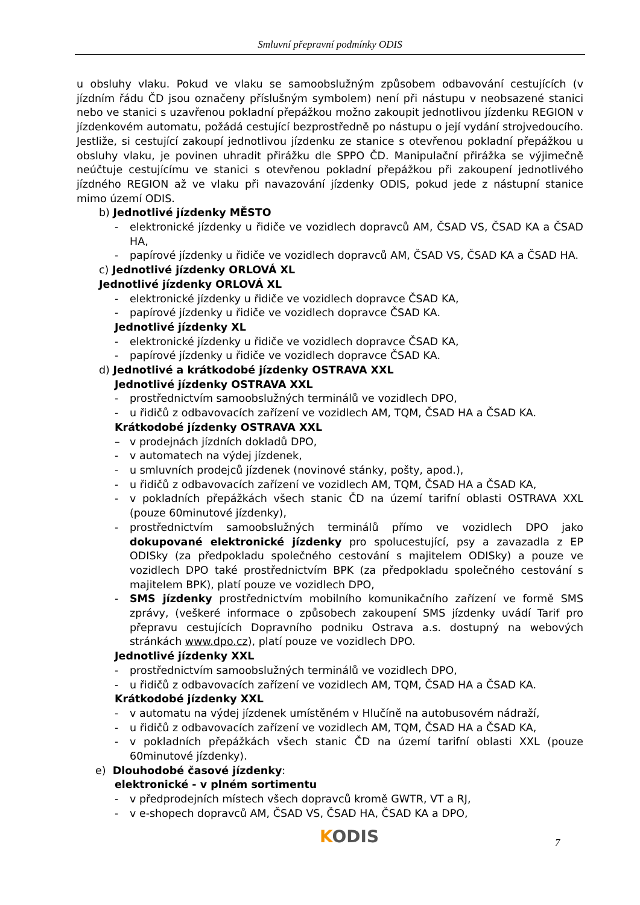Smluvní přepravní podmínky ODIS
u obsluhy vlaku. Pokud ve vlaku se samoobslužným způsobem odbavování cestujících (v jízdním řádu ČD jsou označeny příslušným symbolem) není při nástupu v neobsazené stanici nebo ve stanici s uzavřenou pokladní přepážkou možno zakoupit jednotlivou jízdenku REGION v jízdenkovém automatu, požádá cestující bezprostředně po nástupu o její vydání strojvedoucího. Jestliže, si cestující zakoupí jednotlivou jízdenku ze stanice s otevřenou pokladní přepážkou u obsluhy vlaku, je povinen uhradit přirážku dle SPPO ČD. Manipulační přirážka se výjimečně neúčtuje cestujícímu ve stanici s otevřenou pokladní přepážkou při zakoupení jednotlivého jízdného REGION až ve vlaku při navazování jízdenky ODIS, pokud jede z nástupní stanice mimo území ODIS.
b) Jednotlivé jízdenky MĚSTO
- elektronické jízdenky u řidiče ve vozidlech dopravců AM, ČSAD VS, ČSAD KA a ČSAD HA,
- papírové jízdenky u řidiče ve vozidlech dopravců AM, ČSAD VS, ČSAD KA a ČSAD HA.
c) Jednotlivé jízdenky ORLOVÁ XL
Jednotlivé jízdenky ORLOVÁ XL
- elektronické jízdenky u řidiče ve vozidlech dopravce ČSAD KA,
- papírové jízdenky u řidiče ve vozidlech dopravce ČSAD KA.
Jednotlivé jízdenky XL
- elektronické jízdenky u řidiče ve vozidlech dopravce ČSAD KA,
- papírové jízdenky u řidiče ve vozidlech dopravce ČSAD KA.
d) Jednotlivé a krátkodobé jízdenky OSTRAVA XXL
Jednotlivé jízdenky OSTRAVA XXL
- prostřednictvím samoobslužných terminálů ve vozidlech DPO,
- u řidičů z odbavovacích zařízení ve vozidlech AM, TQM, ČSAD HA a ČSAD KA.
Krátkodobé jízdenky OSTRAVA XXL
– v prodejnách jízdních dokladů DPO,
- v automatech na výdej jízdenek,
- u smluvních prodejců jízdenek (novinové stánky, pošty, apod.),
- u řidičů z odbavovacích zařízení ve vozidlech AM, TQM, ČSAD HA a ČSAD KA,
- v pokladních přepážkách všech stanic ČD na území tarifní oblasti OSTRAVA XXL (pouze 60minutové jízdenky),
- prostřednictvím samoobslužných terminálů přímo ve vozidlech DPO jako dokupované elektronické jízdenky pro spolucestující, psy a zavazadla z EP ODISky (za předpokladu společného cestování s majitelem ODISky) a pouze ve vozidlech DPO také prostřednictvím BPK (za předpokladu společného cestování s majitelem BPK), platí pouze ve vozidlech DPO,
- SMS jízdenky prostřednictvím mobilního komunikačního zařízení ve formě SMS zprávy, (veškeré informace o způsobech zakoupení SMS jízdenky uvádí Tarif pro přepravu cestujících Dopravního podniku Ostrava a.s. dostupný na webových stránkách www.dpo.cz), platí pouze ve vozidlech DPO.
Jednotlivé jízdenky XXL
- prostřednictvím samoobslužných terminálů ve vozidlech DPO,
- u řidičů z odbavovacích zařízení ve vozidlech AM, TQM, ČSAD HA a ČSAD KA.
Krátkodobé jízdenky XXL
- v automatu na výdej jízdenek umístěném v Hlučíně na autobusovém nádraží,
- u řidičů z odbavovacích zařízení ve vozidlech AM, TQM, ČSAD HA a ČSAD KA,
- v pokladních přepážkách všech stanic ČD na území tarifní oblasti XXL (pouze 60minutové jízdenky).
e) Dlouhodobé časové jízdenky:
elektronické - v plném sortimentu
- v předprodejních místech všech dopravců kromě GWTR, VT a RJ,
- v e-shopech dopravců AM, ČSAD VS, ČSAD HA, ČSAD KA a DPO,
KODIS 7